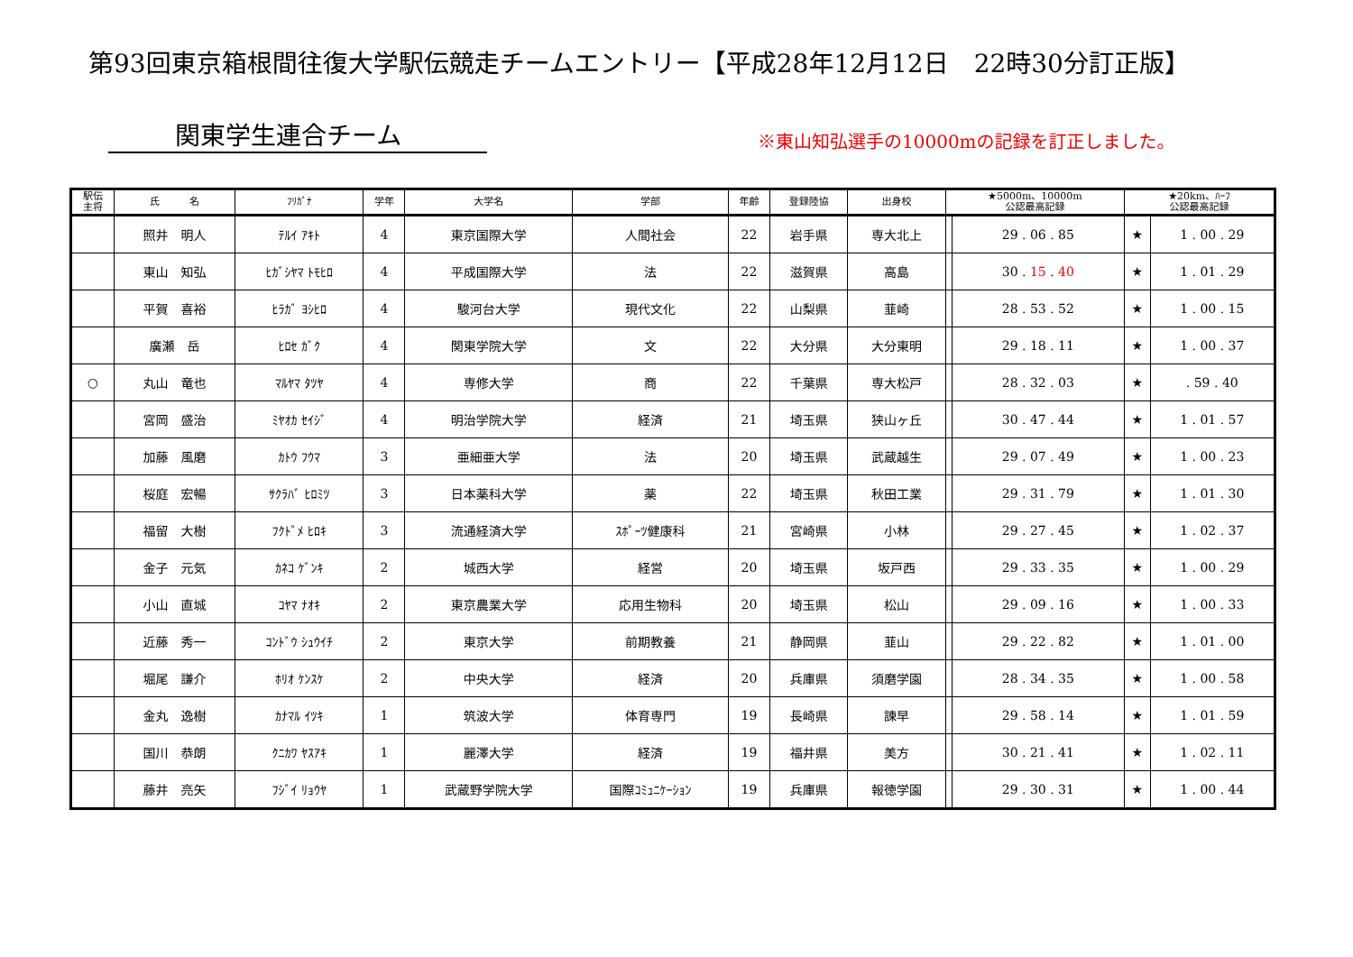第93回東京箱根間往復大学駅伝競走チームエントリー【平成28年12月12日　22時30分訂正版】
関東学生連合チーム
※東山知弘選手の10000mの記録を訂正しました。
| 駅伝 主将 | 氏 名 | ﾌﾘｶﾞﾅ | 学年 | 大学名 | 学部 | 年齢 | 登録陸協 | 出身校 | ★5000m、10000m 公認最高記録 | | ★20km、ﾊｰﾌ 公認最高記録 | |
| --- | --- | --- | --- | --- | --- | --- | --- | --- | --- | --- | --- | --- |
| | 照井 明人 | ﾃﾙｲ ｱｷﾄ | 4 | 東京国際大学 | 人間社会 | 22 | 岩手県 | 専大北上 | | 29 . 06 . 85 | ★ | 1 . 00 . 29 |
| | 東山 知弘 | ﾋｶﾞｼﾔﾏ ﾄﾓﾋﾛ | 4 | 平成国際大学 | 法 | 22 | 滋賀県 | 高島 | | 30 . 15 . 40 | ★ | 1 . 01 . 29 |
| | 平賀 喜裕 | ﾋﾗｶﾞ ﾖｼﾋﾛ | 4 | 駿河台大学 | 現代文化 | 22 | 山梨県 | 韮崎 | | 28 . 53 . 52 | ★ | 1 . 00 . 15 |
| | 廣瀬 岳 | ﾋﾛｾ ｶﾞｸ | 4 | 関東学院大学 | 文 | 22 | 大分県 | 大分東明 | | 29 . 18 . 11 | ★ | 1 . 00 . 37 |
| ○ | 丸山 竜也 | ﾏﾙﾔﾏ ﾀﾂﾔ | 4 | 専修大学 | 商 | 22 | 千葉県 | 専大松戸 | | 28 . 32 . 03 | ★ | . 59 . 40 |
| | 宮岡 盛治 | ﾐﾔｵｶ ｾｲｼﾞ | 4 | 明治学院大学 | 経済 | 21 | 埼玉県 | 狭山ヶ丘 | | 30 . 47 . 44 | ★ | 1 . 01 . 57 |
| | 加藤 風磨 | ｶﾄｳ ﾌｳﾏ | 3 | 亜細亜大学 | 法 | 20 | 埼玉県 | 武蔵越生 | | 29 . 07 . 49 | ★ | 1 . 00 . 23 |
| | 桜庭 宏暢 | ｻｸﾗﾊﾞ ﾋﾛﾐﾂ | 3 | 日本薬科大学 | 薬 | 22 | 埼玉県 | 秋田工業 | | 29 . 31 . 79 | ★ | 1 . 01 . 30 |
| | 福留 大樹 | ﾌｸﾄﾞﾒ ﾋﾛｷ | 3 | 流通経済大学 | ｽﾎﾟｰﾂ健康科 | 21 | 宮崎県 | 小林 | | 29 . 27 . 45 | ★ | 1 . 02 . 37 |
| | 金子 元気 | ｶﾈｺ ｹﾞﾝｷ | 2 | 城西大学 | 経営 | 20 | 埼玉県 | 坂戸西 | | 29 . 33 . 35 | ★ | 1 . 00 . 29 |
| | 小山 直城 | ｺﾔﾏ ﾅｵｷ | 2 | 東京農業大学 | 応用生物科 | 20 | 埼玉県 | 松山 | | 29 . 09 . 16 | ★ | 1 . 00 . 33 |
| | 近藤 秀一 | ｺﾝﾄﾞｳ ｼｭｳｲﾁ | 2 | 東京大学 | 前期教養 | 21 | 静岡県 | 韮山 | | 29 . 22 . 82 | ★ | 1 . 01 . 00 |
| | 堀尾 謙介 | ﾎﾘｵ ｹﾝｽｹ | 2 | 中央大学 | 経済 | 20 | 兵庫県 | 須磨学園 | | 28 . 34 . 35 | ★ | 1 . 00 . 58 |
| | 金丸 逸樹 | ｶﾅﾏﾙ ｲﾂｷ | 1 | 筑波大学 | 体育専門 | 19 | 長崎県 | 諫早 | | 29 . 58 . 14 | ★ | 1 . 01 . 59 |
| | 国川 恭朗 | ｸﾆｶﾜ ﾔｽｱｷ | 1 | 麗澤大学 | 経済 | 19 | 福井県 | 美方 | | 30 . 21 . 41 | ★ | 1 . 02 . 11 |
| | 藤井 亮矢 | ﾌｼﾞｲ ﾘｮｳﾔ | 1 | 武蔵野学院大学 | 国際ｺﾐｭﾆｹｰｼｮﾝ | 19 | 兵庫県 | 報徳学園 | | 29 . 30 . 31 | ★ | 1 . 00 . 44 |